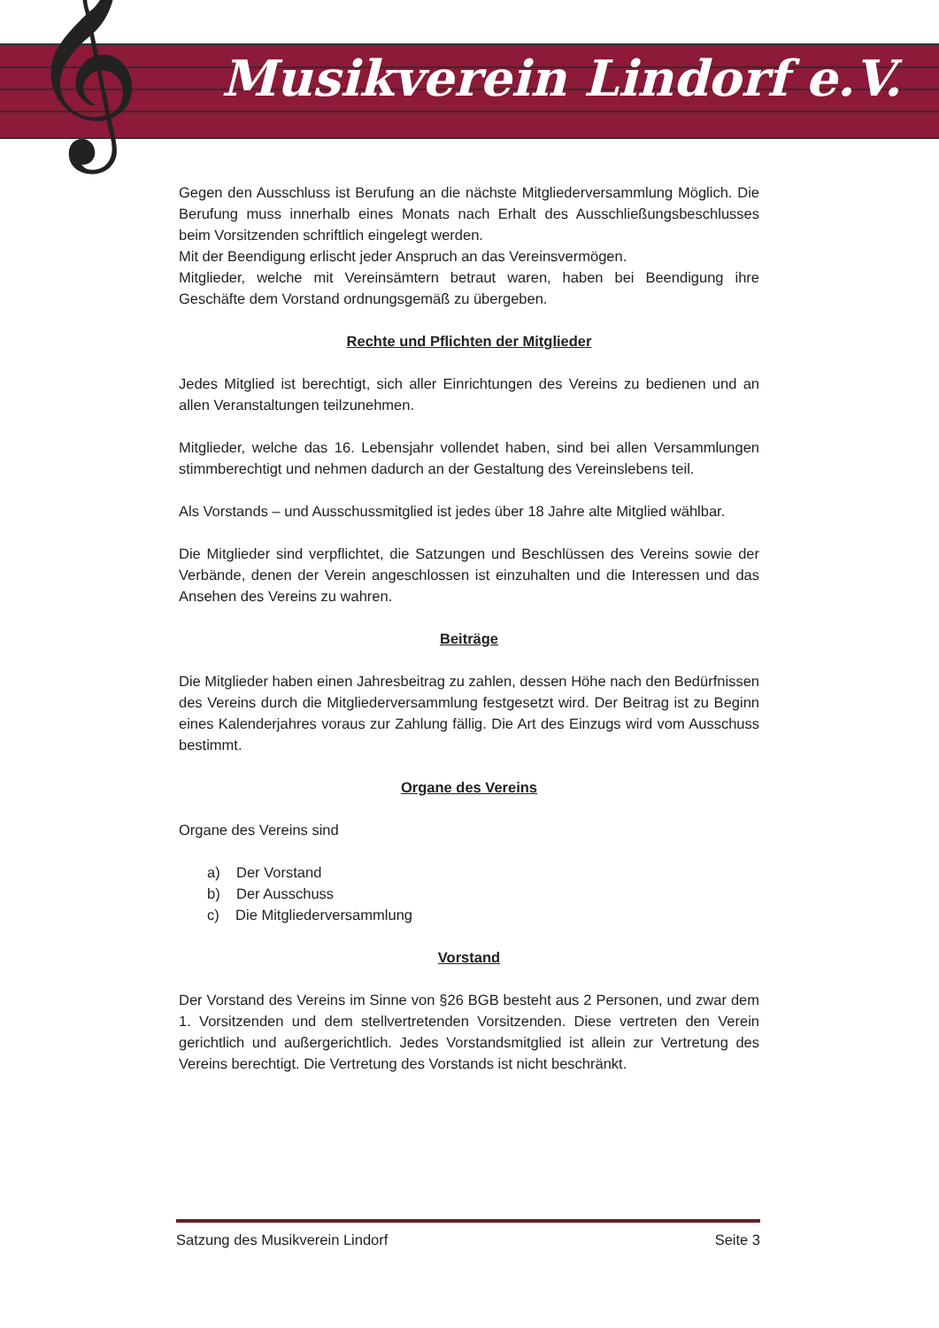𝄞 Musikverein Lindorf e.V.
Gegen den Ausschluss ist Berufung an die nächste Mitgliederversammlung Möglich. Die Berufung muss innerhalb eines Monats nach Erhalt des Ausschließungsbeschlusses beim Vorsitzenden schriftlich eingelegt werden.
Mit der Beendigung erlischt jeder Anspruch an das Vereinsvermögen.
Mitglieder, welche mit Vereinsämtern betraut waren, haben bei Beendigung ihre Geschäfte dem Vorstand ordnungsgemäß zu übergeben.
Rechte und Pflichten der Mitglieder
Jedes Mitglied ist berechtigt, sich aller Einrichtungen des Vereins zu bedienen und an allen Veranstaltungen teilzunehmen.
Mitglieder, welche das 16. Lebensjahr vollendet haben, sind bei allen Versammlungen stimmberechtigt und nehmen dadurch an der Gestaltung des Vereinslebens teil.
Als Vorstands – und Ausschussmitglied ist jedes über 18 Jahre alte Mitglied wählbar.
Die Mitglieder sind verpflichtet, die Satzungen und Beschlüssen des Vereins sowie der Verbände, denen der Verein angeschlossen ist einzuhalten und die Interessen und das Ansehen des Vereins zu wahren.
Beiträge
Die Mitglieder haben einen Jahresbeitrag zu zahlen, dessen Höhe nach den Bedürfnissen des Vereins durch die Mitgliederversammlung festgesetzt wird. Der Beitrag ist zu Beginn eines Kalenderjahres voraus zur Zahlung fällig. Die Art des Einzugs wird vom Ausschuss bestimmt.
Organe des Vereins
Organe des Vereins sind
a) Der Vorstand
b) Der Ausschuss
c) Die Mitgliederversammlung
Vorstand
Der Vorstand des Vereins im Sinne von §26 BGB besteht aus 2 Personen, und zwar dem 1. Vorsitzenden und dem stellvertretenden Vorsitzenden. Diese vertreten den Verein gerichtlich und außergerichtlich. Jedes Vorstandsmitglied ist allein zur Vertretung des Vereins berechtigt. Die Vertretung des Vorstands ist nicht beschränkt.
Satzung des Musikverein Lindorf Seite 3